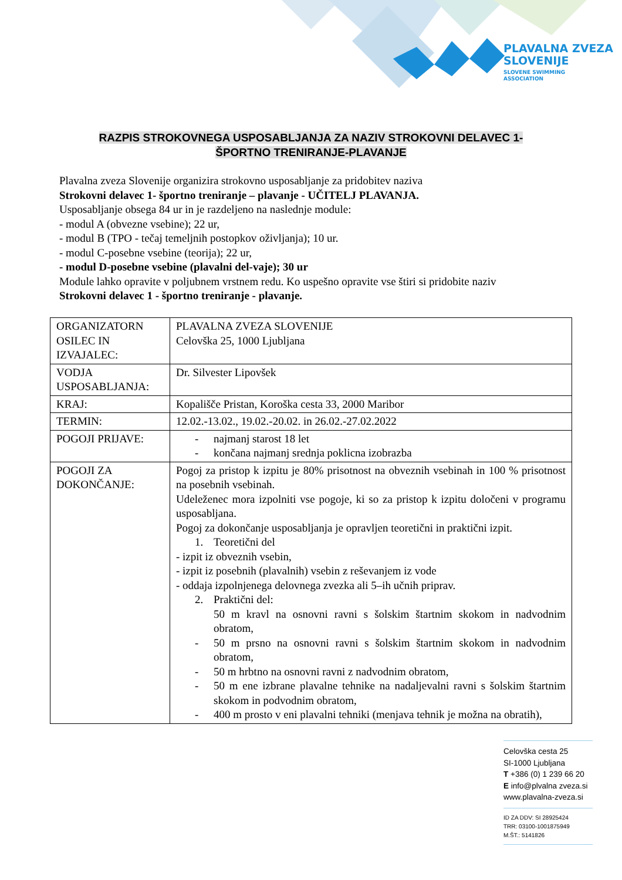PLAVALNA ZVEZA
SLOVENIJE
SLOVENE SWIMMING
ASSOCIATION
RAZPIS STROKOVNEGA USPOSABLJANJA ZA NAZIV STROKOVNI DELAVEC 1-
ŠPORTNO TRENIRANJE-PLAVANJE
Plavalna zveza Slovenije organizira strokovno usposabljanje za pridobitev naziva
Strokovni delavec 1- športno treniranje – plavanje - UČITELJ PLAVANJA.
Usposabljanje obsega 84 ur in je razdeljeno na naslednje module:
- modul A (obvezne vsebine); 22 ur,
- modul B (TPO - tečaj temeljnih postopkov oživljanja); 10 ur.
- modul C-posebne vsebine (teorija); 22 ur,
- modul D-posebne vsebine (plavalni del-vaje); 30 ur
Module lahko opravite v poljubnem vrstnem redu. Ko uspešno opravite vse štiri si pridobite naziv
Strokovni delavec 1 - športno treniranje - plavanje.
| ORGANIZATORN OSILEC IN IZVAJALEC: | PLAVALNA ZVEZA SLOVENIJE Celovška 25, 1000 Ljubljana |
| VODJA USPOSABLJANJA: | Dr. Silvester Lipovšek |
| KRAJ: | Kopališče Pristan, Koroška cesta 33, 2000 Maribor |
| TERMIN: | 12.02.-13.02., 19.02.-20.02. in 26.02.-27.02.2022 |
| POGOJI PRIJAVE: | - najmanj starost 18 let - končana najmanj srednja poklicna izobrazba |
| POGOJI ZA DOKONČANJE: | Pogoj za pristop k izpitu je 80% prisotnost na obveznih vsebinah in 100 % prisotnost na posebnih vsebinah. Udeleženec mora izpolniti vse pogoje, ki so za pristop k izpitu določeni v programu usposabljana. Pogoj za dokončanje usposabljanja je opravljen teoretični in praktični izpit. 1. Teoretični del - izpit iz obveznih vsebin, - izpit iz posebnih (plavalnih) vsebin z reševanjem iz vode - oddaja izpolnjenega delovnega zvezka ali 5–ih učnih priprav. 2. Praktični del: 50 m kravl na osnovni ravni s šolskim štartnim skokom in nadvodnim obratom, - 50 m prsno na osnovni ravni s šolskim štartnim skokom in nadvodnim obratom, - 50 m hrbtno na osnovni ravni z nadvodnim obratom, - 50 m ene izbrane plavalne tehnike na nadaljevalni ravni s šolskim štartnim skokom in podvodnim obratom, - 400 m prosto v eni plavalni tehniki (menjava tehnik je možna na obratih), |
Celovška cesta 25
SI-1000 Ljubljana
T +386 (0) 1 239 66 20
E info@plvalna zveza.si
www.plavalna-zveza.si
ID ZA DDV: SI 28925424
TRR: 03100-1001875949
M.ŠT.: 5141826